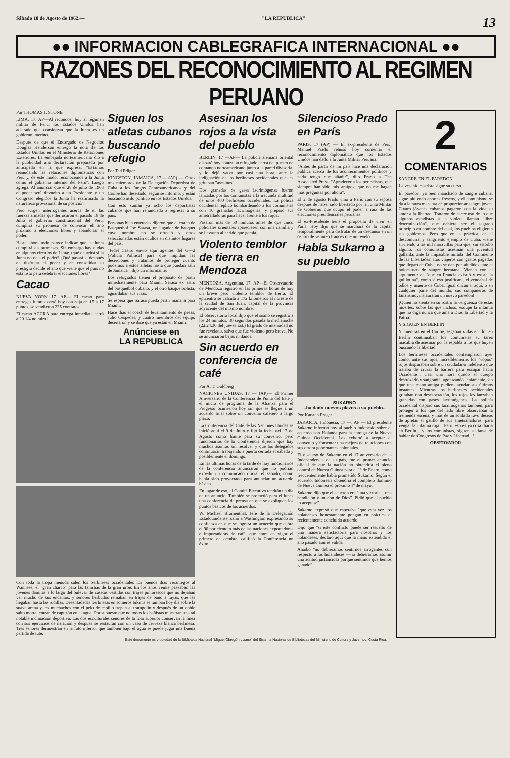Sábado 18 de Agosto de 1962.— "LA REPUBLICA" 13
●● INFORMACION CABLEGRAFICA INTERNACIONAL ●●
RAZONES DEL RECONOCIMIENTO AL REGIMEN PERUANO
Por THOMAS J. STONE
LIMA, 17. AP—Al reconocer hoy al régimen militar de Perú, los Estados Unidos han aclarado que consideran que la Junta es un gobierno interino.
Después de que el Encargado de Negocios Douglas Henderson entregó la nota de los Estados Unidos en el Ministerio de Relaciones Exteriores. La embajada norteamericana dio a la publicidad una declaración preparada por anticipado en la que expresa: "Estamos reanudando las relaciones diplomáticas con Perú y, de este modo, reconocemos a la Junta como el gobierno interino del Perú". Luego agrega: Al anunciar que el 28 de julio de 1963 el poder será devuelto a un Presidente y un Congreso elegidos la Junta ha reafirmado la naturaleza provisional de su posición".
Pero surgen interrogantes acerca de si las fuerzas armadas que derrocaron el pasado 18 de Julio el gobierno constitucional del Perú, cumplirá su promesa de convocar el año próximo a elecciones libres y abandonar el poder.
Hasta ahora todo parece indicar que la Junta cumplirá sus promesas. Sin embargo hay dudas en algunos círculos de Lima: ¿qué ocurrirá si la Junta no deja el poder? ¿Qué pasará si después de disfrutar el poder y de consolidar su prestigio decide el año que viene que el país no está listo para celebrar elecciones libres?
Cacao
NUEVA YORK 17. AP— El cacao para entregas futuras cerró hoy con baja de 15 a 17 puntos, se vendieron 235 contratos.
El cacao ACCRA para entrega inmediata cerró a 20 1/4 no mirol
Siguen los atletas cubanos buscando refugio
Por Ted Ediger
KINGSTON, JAMAICA, 17.— (AP) — Otros tres miembros de la Delegación Deportiva de Cuba a los Juegos Centroamericanos y del Caribe han desertado, según se informó, y están buscando asilo político en los Estados Unidos.
Con esto suman ya ocho los deportistas cubanos que han renunciado a regresar a su país.
Personas bien enteradas dijeron que el coach de Basquetbol Joe Sarasa, un jugador de basquet cuyo nombre no se ofreció y otros seleccionados están ocultos en distintos lugares del país.
"Fidel Castro envió aquí agentes del G—2 (Policía Política) para que impidan las deserciones y tratamos de proteger cuanto podemos a estos atletas hasta que puedan salir de Jamaica", dijo un informante.
Los refugiados tienen el propósito de partir inmediatamente para Miami. Sarasa ex astro del basquetbol cubano, y el otro basquetbolista, aguardaban sus visas.
Se espera que Sarasa pueda partir mañana para Miami.
Hace días el coach de levantamiento de pesas, Julio Céspedes, y cuatro miembros del equipo desertaron y se dice que ya están en Miami.
Anúnciese en
LA REPUBLICA
Con toda la tropa menuda salen los berlineses occidentales los buenos días veraniegos al Wannsee, el "gran charco" para las familias de la gran urbe. En los años veinte paseaban las jóvenes damitas a lo largo del bulevar de casetas vestidas con trajes pintorescos que no dejaban ver mucho de sus encantos, y señores barbudos remaban en trajes de baño a rayas, que les llegaban hasta las rodillas. Desenfadadas berlinesas en someros bikinis se tumban hoy día sobre la suave arena y los muchachos con el pelo de cepillo trepan al trampolín y después de un doble salto mortal entran de capuzón en el agua. Por supuesto que no todos los bañistas muestran una tal notable inclinación deportiva. Las dos esculturales señores de la foto superior conservan la línea con sus ejercicios de natación y después se restauran con un vaso de cerveza blanca berlinesa. Tres señores demuestran en la foto inferior que también bajo el agua se puede jugar una buena partida de tute.
Asesinan los rojos a la vista del pueblo
BERLIN, 17 —AP— La policía alemana oriental disparó hoy contra un refugiado cerca del puesto de comando norteamericano junto a la pared divisoria, y lo dejó yacer por casi una hora, ante la indignación de los berlineses occidentales que les gritaban "asesinos".
Dos granadas de gases lacrimógenas fueron lanzadas por los comunistas a la iracunda multitud de unos 400 berlineses occidentales. La policía occidental replicó bombardeando a los comunistas con 10 granadas lacrimógenas, y preparó sus ametralladoras para hacer frente a los rojos.
Pasaron más de 50 minutos antes de que cinco policiales orientales apareciesen con una camilla y se llevasen al herido que gemía.
Violento temblor de tierra en Mendoza
MENDOZA, Argentina, 17. AP—El Observatorio de Mendoza registró en las primeras horas de hoy un breve pero violento temblor de tierra. El epicentro se calcula a 172 kilómetros al noreste de la ciudad de San Juan, capital de la provincia adyacente del mismo nombre.
El observatorio local dijo que el sismo se registró a los 24 minutos, 30 segundos pasada la medianoche (22.24.30 del jueves Est.) El grado de intensidad no fue revelado, salvo que fue violento pero breve. No se anunciaron bajas ni daños.
Sin acuerdo en conferencia de café
Por A. T. Goldberg
NACIONES UNIDAS, 17 — (AP)— El Primer Aniversario de la Conferencia de Punta del Este y el inicio de programa de la Alianza para el Progreso ocurrieron hoy sin que se llegue a un acuerdo final sobre un convenio cafetero a largo plazo.
La Conferencia del Café de las Naciones Unidas se inició aquí el 9 de Julio y fijó la fecha del 17 de Agosto como límite para su convenio, pero funcionarios de la Conferencia dijeron que hay muchos asuntos sin resolver y que los delegados continuarán trabajando a puerta cerrada el sábado y posiblemente el domingo.
En las últimas horas de la tarde de hoy funcionarios de la conferencia anunciaron que no podrían expedir un comunicado oficial el sábado, como había sido proyectado para anunciar un acuerdo básico.
En lugar de eso, el Comité Ejecutivo tendrán un día de un anuncio. También se prometió para el lunes una conferencia de prensa en que se expliquen los puntos básicos de los acuerdos.
W. Michael Blumenthal, Jefe de la Delegación Estadounidense, salió a Washington expresando su confianza en que se lograra un acuerdo que cubra el 90 por ciento o más de las naciones exportadoras e importadoras de café, que entre en vigor el primero de octubre, calificó la Conferencia un éxito.
Silencioso Prado en París
PARIS, 17 (AP) — El ex-presidente de Perú, Manuel Prado rehusó hoy comentar el reconocimiento diplomático que los Estados Unidos han dado a la Junta Militar Peruana.
"Antes de partir de mi país hice una declaración pública acerca de los acontecimientos políticos y nada tengo que añadir", dijo Prado a The Associated Press. "Agradecer a los periodistas, que siempre han sido mis amigos, que no me hagan más preguntas por ahora".
El 2 de agosto Prado vino a París con su esposa después de haber sido libertado por la Junta Militar de Gobierno que ocupó el poder a raíz de las elecciones presidenciales peruanas.
El ex-Presidente tiene el propósito de vivir en París. Hoy dijo que se marchará de la capital temporalmente para disfrutar de un descanso en un centro de veraneo francés que no reveló.
Habla Sukarno a su pueblo
SUKARNO
...ha dado nuevos plazos a su pueblo...
Por Karsten Prager
JAKARTA, Indonesia, 17 —. AP — El presidente Sukarno informó hoy al pueblo indonesio sobre el acuerdo con Holanda para la entrega de la Nueva Guinea Occidental. Los exhortó a aceptar el convenio y fomentar una mejora de relaciones con sus otrora gobernantes coloniales.
El discurso de Sukarno en el 17 aniversario de la Independencia de su país, fue el primer anuncio oficial de que la nación no obtendría el pleno control de Nueva Guinea para el 1º de Enero, como frecuentemente había prometido Sukarno. Según el acuerdo, Indonesia obtendría el completo dominio de Nueva Guinea el próximo 1º de mayo.
Sukarno dijo que el acuerdo era "una victoria... una bendición y un don de Dios". Pidió que el pueblo lo aceptase".
Sukarno expresó que esperaba "que esta vez los holandeses honestamente pongan en práctica el recientemente concluido acuerdo.
Dijo que "si este conflicto puede ser resuelto de una manera satisfactoria para nosotros y los holandeses, declaro aquí que la mano extendida el año pasado aun es válida".
Añadió "no debiéramos sentirnos arrogantes con respecto a los holandeses —no debiéramos asumir una actitud jactanciosa porque sentimos que hemos ganado".
2
COMENTARIOS
SANGRE EN EL PAREDON
La vesania castrista sigue su curso.
El paredón, ya bien manchado de sangre cubana, sigue pidiendo aportes frescos, y el comunismo se da a la tarea macabra de proporcionar sangre joven. Cuatro jóvenes cubanos pagaron con la vida su amor a la libertad. Trataron de hacer uso de lo que algunos estadistas a la violeta llaman "libre determinación", que debiera ser el sagrado principio en nombre del cual, los pueblos eligieran sus gobiernos. Pero que en la práctica, en el descomunal y sangriento ejemplo de Cuba, viene sirviendo a las mil maravillas para que, sin estorbo alguno, los comunistas asesinan una juventud gallarda, ante la impasible mirada del Continente de las Libertades! Los viajeros con gastos pagados que llegan de Cuba, no se dan por aludidos ante el holocausto de sangre hermana. Vienen con el argumento de "que en Francia existió y existe la guillotina", como si eso justificara, el vendabal de odios y muerte de Cuba. Igual dirían si aquí, o en cualquier parte del mundo, sus compañeros de fanatismo, instauraran un nuevo paredón!
¡Quien no sienta en su rostro la vergüenza de estas muertes, sobre las que incluso, escupe la infamia que no diga nunca que ama a Dios la Libertad y la Patria!
Y SIGUEN EN BERLIN
Y mientras en el Caribe, segaban vidas en flor en Berlín continuaban los comunistas su tarea macabra de asesinar por la espalda a los que huyen buscando la libertad.
Los berlineses occidentales contemplaron ayer como, ante sus ojos, increíblemente, los "vopos" rojos disparaban sobre un ciudadano indefenso que trataba de cruzar la barrera para escapar hacia Occidente... Casi una hora quedó el cuerpo destrozado y sangrante, agonizando lentamente, sin que una mano amiga pudiera ayudar sus últimos instantes. Mientras los berlineses occidentales gritaban con desesperación, los rojos les lanzaban granadas con gases lacrimógenos. La policía occidental disparó sus lacrimógenas también, para proteger a los que del lado libre observaban la tremenda escena, y más de un soldado tuvo deseos de apretar el gatillo de sus ametralladoras, para vengar la infamia roja... Pero, eso es ya cosa diaria en Berlín... y los comunistas, siguen su farsa de hablar de Congresos de Paz y Libertad...!
OBSERVADOR
Este documento es propiedad de la Biblioteca Nacional "Miguel Obregón Lizano" del Sistema Nacional de Bibliotecas del Ministerio de Cultura y Juventud, Costa Rica.